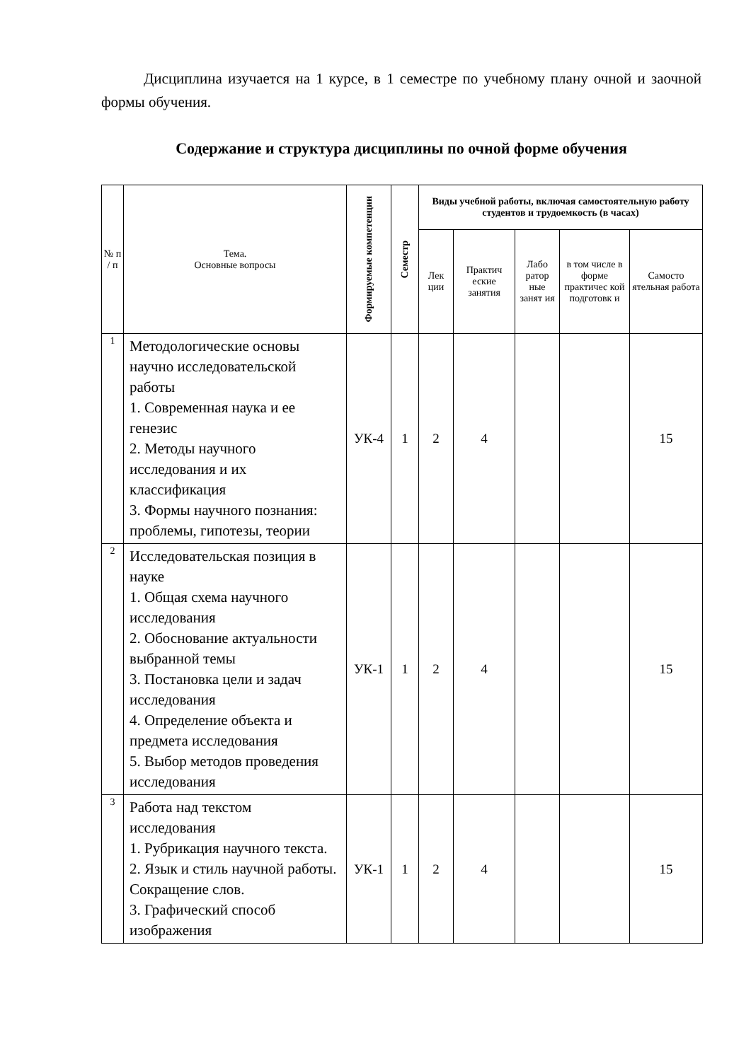Дисциплина изучается на 1 курсе, в 1 семестре по учебному плану очной и заочной формы обучения.
Содержание и структура дисциплины по очной форме обучения
| № п / п | Тема. Основные вопросы | Формируемые компетенции | Семестр | Виды учебной работы, включая самостоятельную работу студентов и трудоемкость (в часах) | | | | |
| --- | --- | --- | --- | --- | --- | --- | --- | --- |
| | | | | Лек ции | Практич еские занятия | Лабо ратор ные занят ия | в том числе в форме практичес кой подготовк и | Самосто ятельная работа |
| 1 | Методологические основы научно исследовательской работы 1. Современная наука и ее генезис 2. Методы научного исследования и их классификация 3. Формы научного познания: проблемы, гипотезы, теории | УК-4 | 1 | 2 | 4 | | | 15 |
| 2 | Исследовательская позиция в науке 1. Общая схема научного исследования 2. Обоснование актуальности выбранной темы 3. Постановка цели и задач исследования 4. Определение объекта и предмета исследования 5. Выбор методов проведения исследования | УК-1 | 1 | 2 | 4 | | | 15 |
| 3 | Работа над текстом исследования 1. Рубрикация научного текста. 2. Язык и стиль научной работы. Сокращение слов. 3. Графический способ изображения | УК-1 | 1 | 2 | 4 | | | 15 |